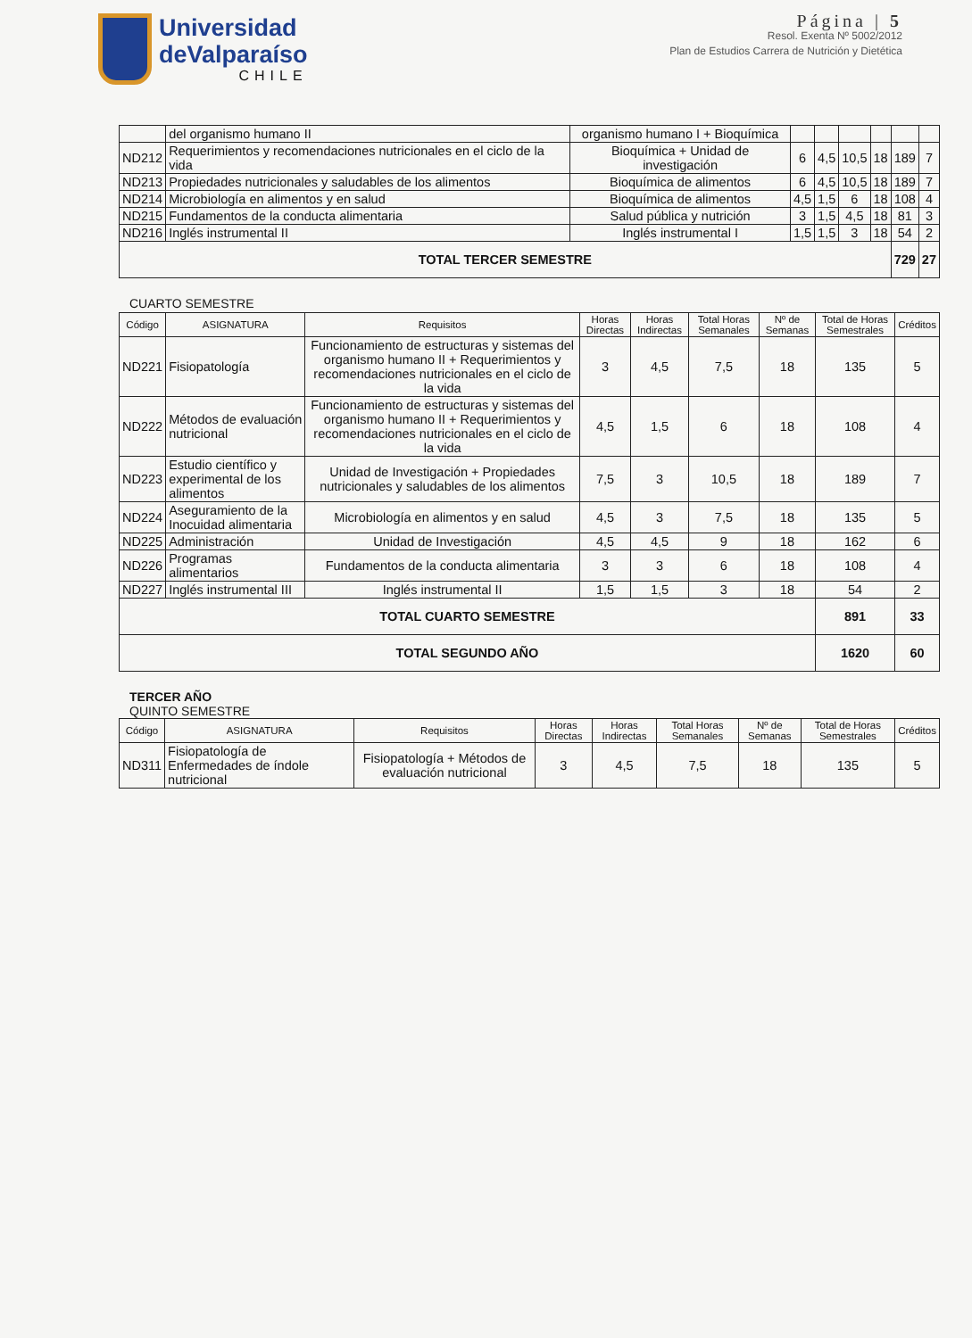Universidad
deValparaíso
CHILE
Página | 5
Resol. Exenta Nº 5002/2012
Plan de Estudios Carrera de Nutrición y Dietética
| | del organismo humano II | organismo humano I + Bioquímica | | | | | | |
| ND212 | Requerimientos y recomendaciones nutricionales en el ciclo de la vida | Bioquímica + Unidad de investigación | 6 | 4,5 | 10,5 | 18 | 189 | 7 |
| ND213 | Propiedades nutricionales y saludables de los alimentos | Bioquímica de alimentos | 6 | 4,5 | 10,5 | 18 | 189 | 7 |
| ND214 | Microbiología en alimentos y en salud | Bioquímica de alimentos | 4,5 | 1,5 | 6 | 18 | 108 | 4 |
| ND215 | Fundamentos de la conducta alimentaria | Salud pública y nutrición | 3 | 1,5 | 4,5 | 18 | 81 | 3 |
| ND216 | Inglés instrumental II | Inglés instrumental I | 1,5 | 1,5 | 3 | 18 | 54 | 2 |
| TOTAL TERCER SEMESTRE | | | | | | | 729 | 27 |
CUARTO SEMESTRE
| Código | ASIGNATURA | Requisitos | Horas Directas | Horas Indirectas | Total Horas Semanales | Nº de Semanas | Total de Horas Semestrales | Créditos |
| --- | --- | --- | --- | --- | --- | --- | --- | --- |
| ND221 | Fisiopatología | Funcionamiento de estructuras y sistemas del organismo humano II + Requerimientos y recomendaciones nutricionales en el ciclo de la vida | 3 | 4,5 | 7,5 | 18 | 135 | 5 |
| ND222 | Métodos de evaluación nutricional | Funcionamiento de estructuras y sistemas del organismo humano II + Requerimientos y recomendaciones nutricionales en el ciclo de la vida | 4,5 | 1,5 | 6 | 18 | 108 | 4 |
| ND223 | Estudio científico y experimental de los alimentos | Unidad de Investigación + Propiedades nutricionales y saludables de los alimentos | 7,5 | 3 | 10,5 | 18 | 189 | 7 |
| ND224 | Aseguramiento de la Inocuidad alimentaria | Microbiología en alimentos y en salud | 4,5 | 3 | 7,5 | 18 | 135 | 5 |
| ND225 | Administración | Unidad de Investigación | 4,5 | 4,5 | 9 | 18 | 162 | 6 |
| ND226 | Programas alimentarios | Fundamentos de la conducta alimentaria | 3 | 3 | 6 | 18 | 108 | 4 |
| ND227 | Inglés instrumental III | Inglés instrumental II | 1,5 | 1,5 | 3 | 18 | 54 | 2 |
| TOTAL CUARTO SEMESTRE | | | | | | | 891 | 33 |
| TOTAL SEGUNDO AÑO | | | | | | | 1620 | 60 |
TERCER AÑO
QUINTO SEMESTRE
| Código | ASIGNATURA | Requisitos | Horas Directas | Horas Indirectas | Total Horas Semanales | Nº de Semanas | Total de Horas Semestrales | Créditos |
| --- | --- | --- | --- | --- | --- | --- | --- | --- |
| ND311 | Fisiopatología de Enfermedades de índole nutricional | Fisiopatología + Métodos de evaluación nutricional | 3 | 4,5 | 7,5 | 18 | 135 | 5 |